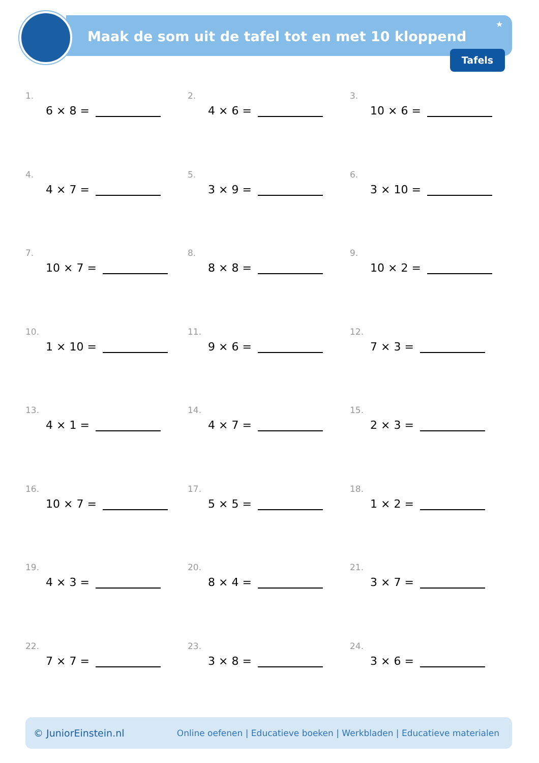Maak de som uit de tafel tot en met 10 kloppend
★
Tafels
1.
6 × 8 =
2.
4 × 6 =
3.
10 × 6 =
4.
4 × 7 =
5.
3 × 9 =
6.
3 × 10 =
7.
10 × 7 =
8.
8 × 8 =
9.
10 × 2 =
10.
1 × 10 =
11.
9 × 6 =
12.
7 × 3 =
13.
4 × 1 =
14.
4 × 7 =
15.
2 × 3 =
16.
10 × 7 =
17.
5 × 5 =
18.
1 × 2 =
19.
4 × 3 =
20.
8 × 4 =
21.
3 × 7 =
22.
7 × 7 =
23.
3 × 8 =
24.
3 × 6 =
© JuniorEinstein.nl Online oefenen | Educatieve boeken | Werkbladen | Educatieve materialen